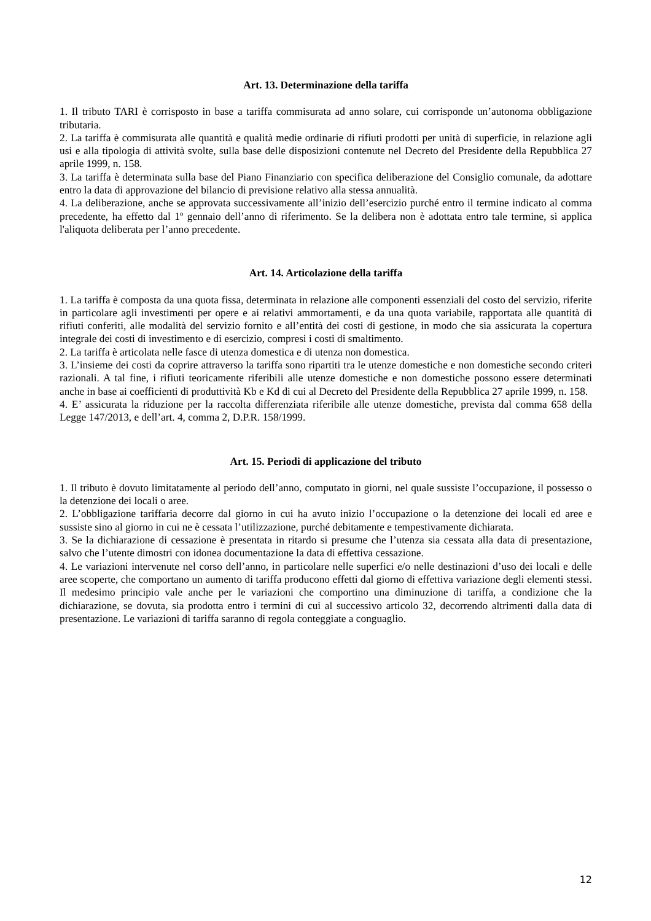Art. 13. Determinazione della tariffa
1. Il tributo TARI è corrisposto in base a tariffa commisurata ad anno solare, cui corrisponde un’autonoma obbligazione tributaria.
2. La tariffa è commisurata alle quantità e qualità medie ordinarie di rifiuti prodotti per unità di superficie, in relazione agli usi e alla tipologia di attività svolte, sulla base delle disposizioni contenute nel Decreto del Presidente della Repubblica 27 aprile 1999, n. 158.
3. La tariffa è determinata sulla base del Piano Finanziario con specifica deliberazione del Consiglio comunale, da adottare entro la data di approvazione del bilancio di previsione relativo alla stessa annualità.
4. La deliberazione, anche se approvata successivamente all’inizio dell’esercizio purché entro il termine indicato al comma precedente, ha effetto dal 1º gennaio dell’anno di riferimento. Se la delibera non è adottata entro tale termine, si applica l'aliquota deliberata per l’anno precedente.
Art. 14. Articolazione della tariffa
1. La tariffa è composta da una quota fissa, determinata in relazione alle componenti essenziali del costo del servizio, riferite in particolare agli investimenti per opere e ai relativi ammortamenti, e da una quota variabile, rapportata alle quantità di rifiuti conferiti, alle modalità del servizio fornito e all’entità dei costi di gestione, in modo che sia assicurata la copertura integrale dei costi di investimento e di esercizio, compresi i costi di smaltimento.
2. La tariffa è articolata nelle fasce di utenza domestica e di utenza non domestica.
3. L’insieme dei costi da coprire attraverso la tariffa sono ripartiti tra le utenze domestiche e non domestiche secondo criteri razionali. A tal fine, i rifiuti teoricamente riferibili alle utenze domestiche e non domestiche possono essere determinati anche in base ai coefficienti di produttività Kb e Kd di cui al Decreto del Presidente della Repubblica 27 aprile 1999, n. 158.
4. E’ assicurata la riduzione per la raccolta differenziata riferibile alle utenze domestiche, prevista dal comma 658 della Legge 147/2013, e dell’art. 4, comma 2, D.P.R. 158/1999.
Art. 15. Periodi di applicazione del tributo
1. Il tributo è dovuto limitatamente al periodo dell’anno, computato in giorni, nel quale sussiste l’occupazione, il possesso o la detenzione dei locali o aree.
2. L’obbligazione tariffaria decorre dal giorno in cui ha avuto inizio l’occupazione o la detenzione dei locali ed aree e sussiste sino al giorno in cui ne è cessata l’utilizzazione, purché debitamente e tempestivamente dichiarata.
3. Se la dichiarazione di cessazione è presentata in ritardo si presume che l’utenza sia cessata alla data di presentazione, salvo che l’utente dimostri con idonea documentazione la data di effettiva cessazione.
4. Le variazioni intervenute nel corso dell’anno, in particolare nelle superfici e/o nelle destinazioni d’uso dei locali e delle aree scoperte, che comportano un aumento di tariffa producono effetti dal giorno di effettiva variazione degli elementi stessi. Il medesimo principio vale anche per le variazioni che comportino una diminuzione di tariffa, a condizione che la dichiarazione, se dovuta, sia prodotta entro i termini di cui al successivo articolo 32, decorrendo altrimenti dalla data di presentazione. Le variazioni di tariffa saranno di regola conteggiate a conguaglio.
12